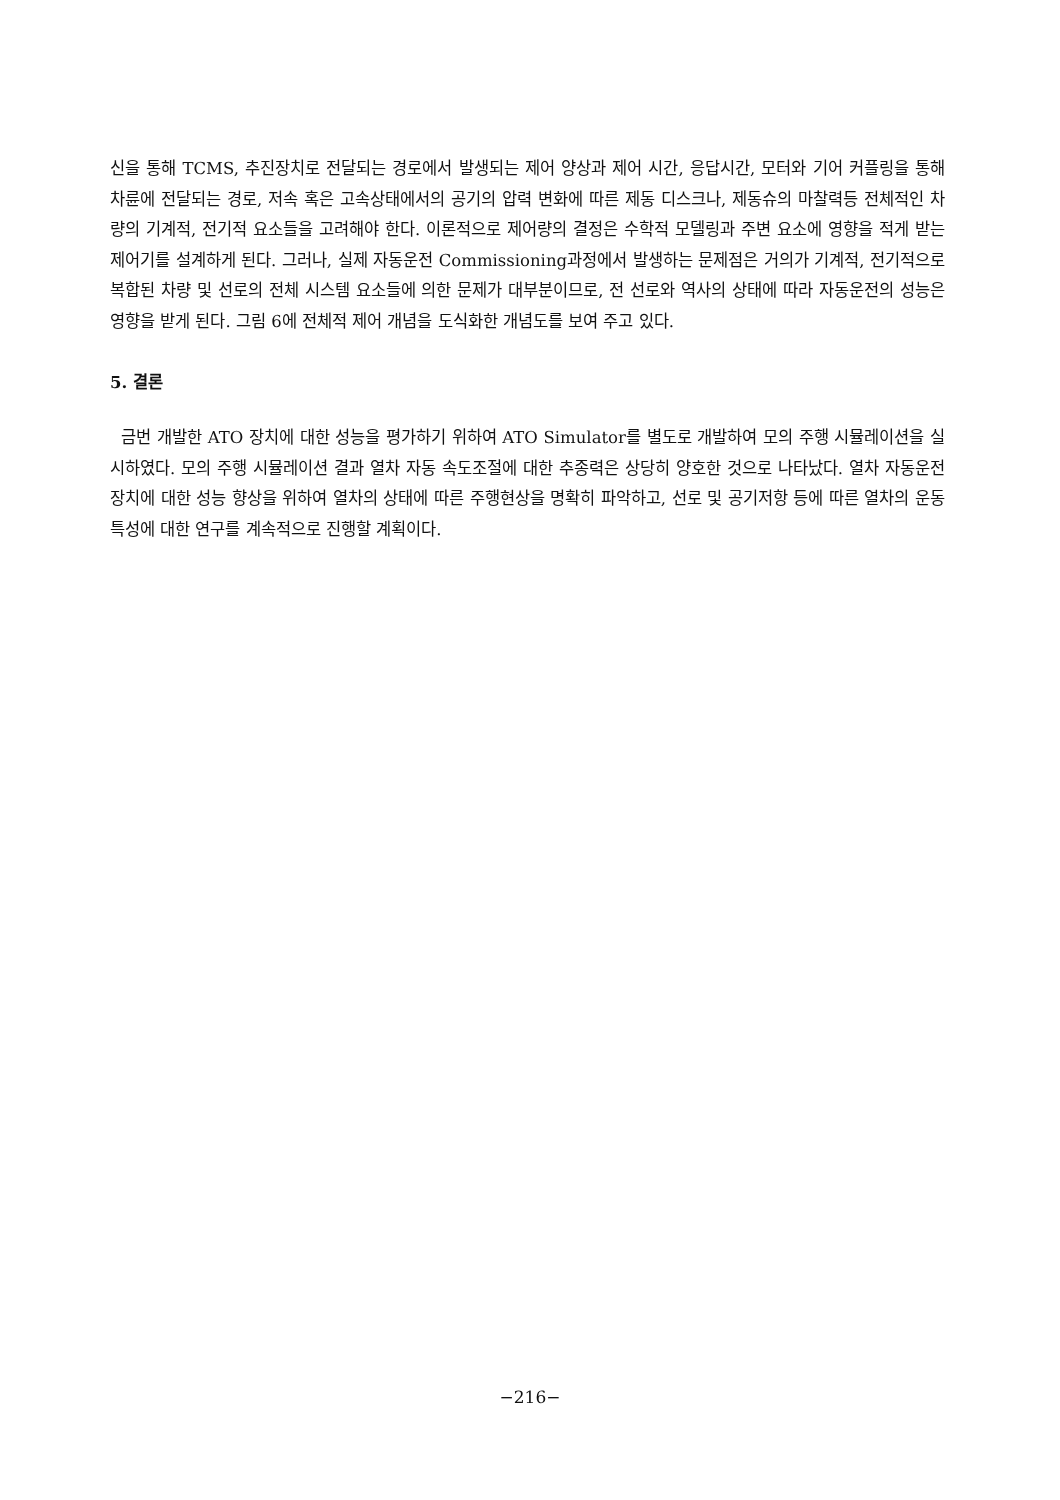신을 통해 TCMS, 추진장치로 전달되는 경로에서 발생되는 제어 양상과 제어 시간, 응답시간, 모터와 기어 커플링을 통해 차륜에 전달되는 경로, 저속 혹은 고속상태에서의 공기의 압력 변화에 따른 제동 디스크나, 제동슈의 마찰력등 전체적인 차량의 기계적, 전기적 요소들을 고려해야 한다. 이론적으로 제어량의 결정은 수학적 모델링과 주변 요소에 영향을 적게 받는 제어기를 설계하게 된다. 그러나, 실제 자동운전 Commissioning과정에서 발생하는 문제점은 거의가 기계적, 전기적으로 복합된 차량 및 선로의 전체 시스템 요소들에 의한 문제가 대부분이므로, 전 선로와 역사의 상태에 따라 자동운전의 성능은 영향을 받게 된다. 그림 6에 전체적 제어 개념을 도식화한 개념도를 보여 주고 있다.
5. 결론
금번 개발한 ATO 장치에 대한 성능을 평가하기 위하여 ATO Simulator를 별도로 개발하여 모의 주행 시뮬레이션을 실시하였다. 모의 주행 시뮬레이션 결과 열차 자동 속도조절에 대한 추종력은 상당히 양호한 것으로 나타났다. 열차 자동운전 장치에 대한 성능 향상을 위하여 열차의 상태에 따른 주행현상을 명확히 파악하고, 선로 및 공기저항 등에 따른 열차의 운동특성에 대한 연구를 계속적으로 진행할 계획이다.
−216−